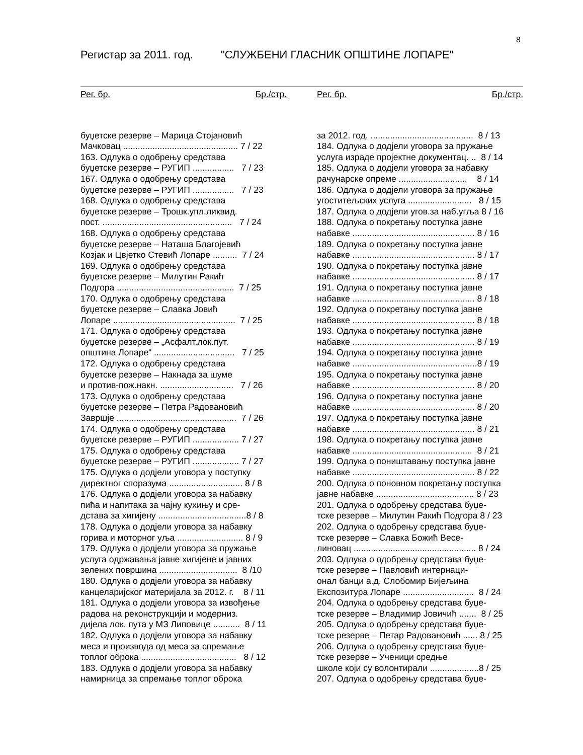8
Регистар за 2011. год. "СЛУЖБЕНИ ГЛАСНИК ОПШТИНЕ ЛОПАРЕ"
Рег. бр. Бр./стр.
буџетске резерве – Марица Стојановић
Мачковац ............................................... 7 / 22
163. Одлука о одобрењу средстава
буџетске резерве – РУГИП ................. 7 / 23
167. Одлука о одобрењу средстава
буџетске резерве – РУГИП ................. 7 / 23
168. Одлука о одобрењу средстава
буџетске резерве – Трошк.упл.ликвид.
пост. ..................................................... 7 / 24
168. Одлука о одобрењу средстава
буџетске резерве – Наташа Благојевић
Козјак и Цвјетко Стевић Лопаре .......... 7 / 24
169. Одлука о одобрењу средстава
буџетске резерве – Милутин Ракић
Подгора ................................................ 7 / 25
170. Одлука о одобрењу средстава
буџетске резерве – Славка Јовић
Лопаре .................................................. 7 / 25
171. Одлука о одобрењу средстава
буџетске резерве – „Асфалт.лок.пут.
општина Лопаре“ ................................. 7 / 25
172. Одлука о одобрењу средстава
буџетске резерве – Накнада за шуме
и против-пож.накн. .............................. 7 / 26
173. Одлука о одобрењу средстава
буџетске резерве – Петра Радовановић
Завршје ................................................. 7 / 26
174. Одлука о одобрењу средстава
буџетске резерве – РУГИП ................... 7 / 27
175. Одлука о одобрењу средстава
буџетске резерве – РУГИП ................... 7 / 27
175. Одлука о додјели уговора у поступку
директног споразума .............................. 8 / 8
176. Одлука о додјели уговора за набавку
пића и напитака за чајну кухињу и сре-
дстава за хигијену ....................................8 / 8
178. Одлука о додјели уговора за набавку
горива и моторног уља ........................... 8 / 9
179. Одлука о додјели уговора за пружање
услуга одржавања јавне хигијене и јавних
зелених површина ................................ 8 /10
180. Одлука о додјели уговора за набавку
канцеларијског материјала за 2012. г. 8 / 11
181. Одлука о додјели уговора за извођење
радова на реконструкцији и модерниз.
дијела лок. пута у МЗ Липовице ........... 8 / 11
182. Одлука о додјели уговора за набавку
меса и производа од меса за спремање
топлог оброка ....................................... 8 / 12
183. Одлука о додјели уговора за набавку
намирница за спремање топлог оброка
Рег. бр. Бр./стр.
за 2012. год. .......................................... 8 / 13
184. Одлука о додјели уговора за пружање
услуга израде пројектне документац. .. 8 / 14
185. Одлука о додјели уговора за набавку
рачунарске опреме ............................ 8 / 14
186. Одлука о додјели уговора за пружање
угоститељских услуга .......................... 8 / 15
187. Одлука о додјели угов.за наб.угља 8 / 16
188. Одлука о покретању поступка јавне
набавке .................................................. 8 / 16
189. Одлука о покретању поступка јавне
набавке .................................................. 8 / 17
190. Одлука о покретању поступка јавне
набавке .................................................. 8 / 17
191. Одлука о покретању поступка јавне
набавке .................................................. 8 / 18
192. Одлука о покретању поступка јавне
набавке .................................................. 8 / 18
193. Одлука о покретању поступка јавне
набавке .................................................. 8 / 19
194. Одлука о покретању поступка јавне
набавке ...................................................8 / 19
195. Одлука о покретању поступка јавне
набавке .................................................. 8 / 20
196. Одлука о покретању поступка јавне
набавке .................................................. 8 / 20
197. Одлука о покретању поступка јавне
набавке .................................................. 8 / 21
198. Одлука о покретању поступка јавне
набавке ................................................. 8 / 21
199. Одлука о поништавању поступка јавне
набавке .................................................. 8 / 22
200. Одлука о поновном покретању поступка
јавне набавке ........................................ 8 / 23
201. Одлука о одобрењу средстава буџе-
тске резерве – Милутин Ракић Подгора 8 / 23
202. Одлука о одобрењу средстава буџе-
тске резерве – Славка Божић Весе-
линовац .................................................. 8 / 24
203. Одлука о одобрењу средстава буџе-
тске резерве – Павловић интернаци-
онал банци а.д. Слобомир Бијељина
Експозитура Лопаре ............................. 8 / 24
204. Одлука о одобрењу средстава буџе-
тске резерве – Владимир Јовичић ....... 8 / 25
205. Одлука о одобрењу средстава буџе-
тске резерве – Петар Радовановић ...... 8 / 25
206. Одлука о одобрењу средстава буџе-
тске резерве – Ученици средње
школе који су волонтирали ....................8 / 25
207. Одлука о одобрењу средстава буџе-